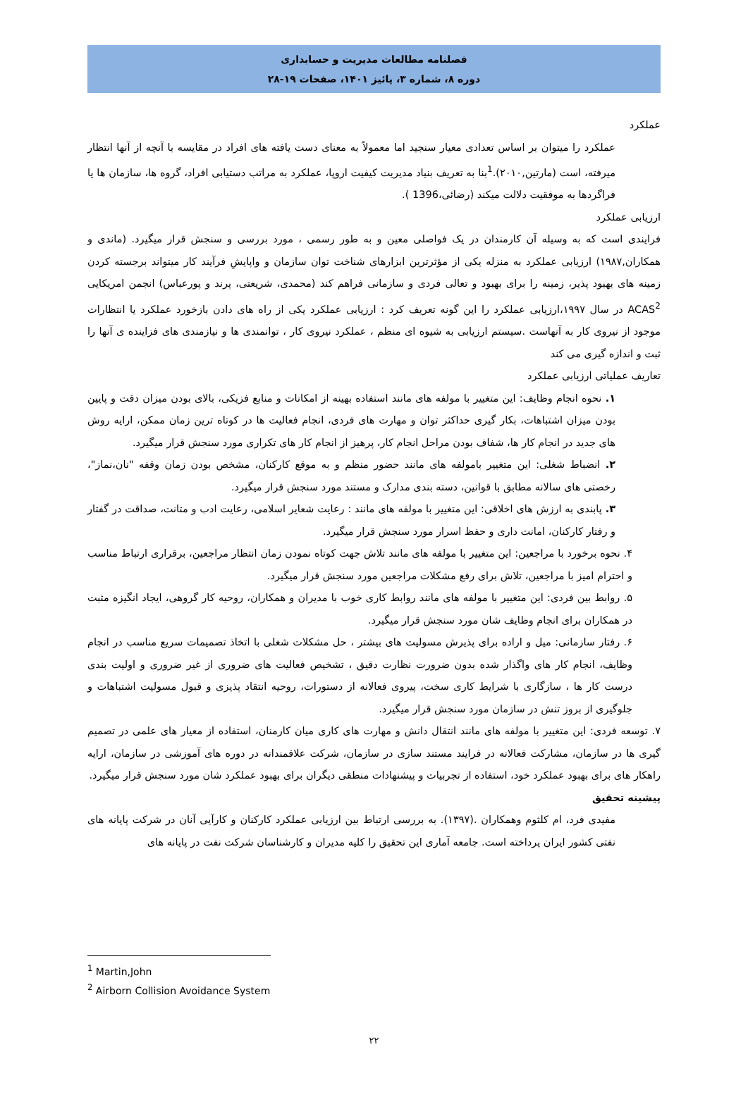فصلنامه مطالعات مدیریت و حسابداری
دوره ۸، شماره ۳، پائیز ۱۴۰۱، صفحات ۱۹-۲۸
عملکرد
عملکرد را میتوان بر اساس تعدادی معیار سنجید اما معمولاً به معنای دست یافته های افراد در مقایسه با آنچه از آنها انتظار میرفته، است (مارتین,۲۰۱۰).<sup>1</sup>بنا به تعریف بنیاد مدیریت کیفیت اروپا، عملکرد به مراتب دستیابی افراد، گروه ها، سازمان ها یا فراگردها به موفقیت دلالت میکند (رضائی،1396 ).
ارزیابی عملکرد
فرایندی است که به وسیله آن کارمندان در یک فواصلی معین و به طور رسمی ، مورد بررسی و سنجش قرار میگیرد. (ماندی و همکاران,۱۹۸۷) ارزیابی عملکرد به منزله یکی از مؤثرترین ابزارهای شناخت توان سازمان و واپایشِ فرآیند کار میتواند برجسته کردن زمینه های بهبود پذیر، زمینه را برای بهبود و تعالی فردی و سازمانی فراهم کند (محمدی، شریعتی، پرند و پورعباس) انجمن امریکایی ACAS<sup>2</sup> در سال ۱۹۹۷،ارزیابی عملکرد را این گونه تعریف کرد : ارزیابی عملکرد یکی از راه های دادن بازخورد عملکرد یا انتظارات موجود از نیروی کار به آنهاست .سیستم ارزیابی به شیوه ای منظم ، عملکرد نیروی کار ، توانمندی ها و نیازمندی های فزاینده ی آنها را ثبت و اندازه گیری می کند
تعاریف عملیاتی ارزیابی عملکرد
۱. نحوه انجام وظایف: این متغییر با مولفه های مانند استفاده بهینه از امکانات و منابع فزیکی، بالای بودن میزان دقت و پایین بودن میزان اشتباهات، بکار گیری حداکثر توان و مهارت های فردی، انجام فعالیت ها در کوتاه ترین زمان ممکن، ارایه روش های جدید در انجام کار ها، شفاف بودن مراحل انجام کار، پرهیز از انجام کار های تکراری مورد سنجش قرار میگیرد.
۲. انضباط شغلی: این متغییر بامولفه های مانند حضور منظم و به موقع کارکنان، مشخص بودن زمان وقفه "نان،نماز"، رخصتی های سالانه مطابق با قوانین، دسته بندی مدارک و مستند مورد سنجش قرار میگیرد.
۳. پابندی به ارزش های اخلاقی: این متغییر با مولفه های مانند : رعایت شعایر اسلامی، رعایت ادب و متانت، صداقت در گفتار و رفتار کارکنان، امانت داری و حفظ اسرار مورد سنجش قرار میگیرد.
۴. نحوه برخورد با مراجعین: این متغییر با مولفه های مانند تلاش جهت کوتاه نمودن زمان انتظار مراجعین، برقراری ارتباط مناسب و احترام امیز با مراجعین، تلاش برای رفع مشکلات مراجعین مورد سنجش قرار میگیرد.
۵. روابط بین فردی: این متغییر با مولفه های مانند روابط کاری خوب با مدیران و همکاران، روحیه کار گروهی، ایجاد انگیزه مثبت در همکاران برای انجام وظایف شان مورد سنجش قرار میگیرد.
۶. رفتار سازمانی: میل و اراده برای پذیرش مسولیت های بیشتر ، حل مشکلات شغلی با اتخاذ تصمیمات سریع مناسب در انجام وظایف، انجام کار های واگذار شده بدون ضرورت نظارت دقیق ، تشخیص فعالیت های ضروری از غیر ضروری و اولیت بندی درست کار ها ، سازگاری با شرایط کاری سخت، پیروی فعالانه از دستورات، روحیه انتقاد پذیزی و قبول مسولیت اشتباهات و جلوگیری از بروز تنش در سازمان مورد سنجش قرار میگیرد.
۷. توسعه فردی: این متغییر با مولفه های مانند انتقال دانش و مهارت های کاری میان کارمنان، استفاده از معیار های علمی در تصمیم گیری ها در سازمان، مشارکت فعالانه در فرایند مستند سازی در سازمان، شرکت علاقمندانه در دوره های آموزشی در سازمان، ارایه راهکار های برای بهبود عملکرد خود، استفاده از تجربیات و پیشنهادات منطقی دیگران برای بهبود عملکرد شان مورد سنجش قرار میگیرد.
پیشینه تحقیق
مفیدی فرد، ام کلثوم وهمکاران .(۱۳۹۷). به بررسی ارتباط بین ارزیابی عملکرد کارکنان و کارآیی آنان در شرکت پایانه های نفتی کشور ایران پرداخته است. جامعه آماری این تحقیق را کلیه مدیران و کارشناسان شرکت نفت در پایانه های
<sup>1</sup> Martin,John
<sup>2</sup> Airborn Collision Avoidance System
۲۲